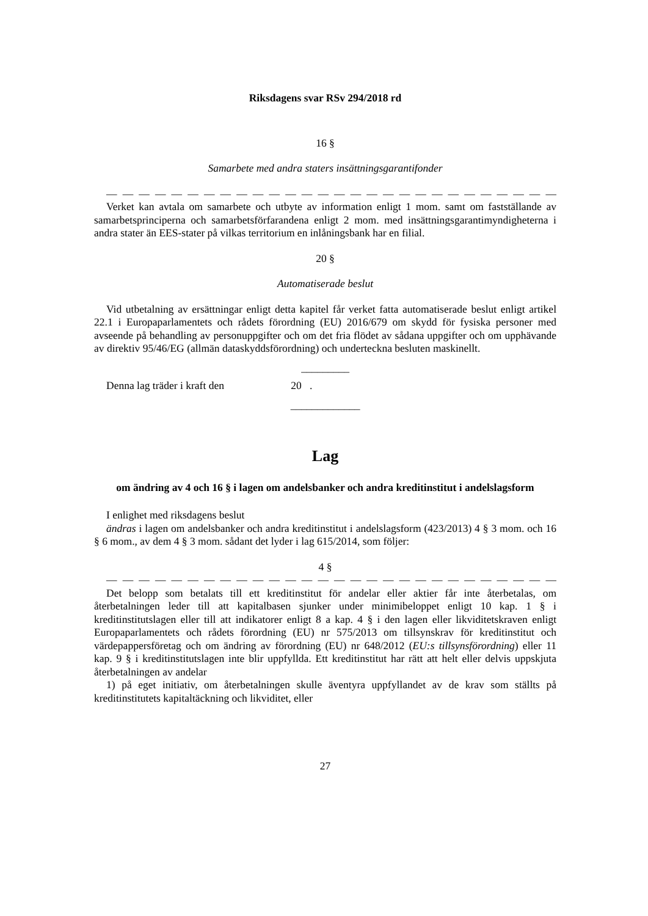Riksdagens svar RSv 294/2018 rd
16 §
Samarbete med andra staters insättningsgarantifonder
— — — — — — — — — — — — — — — — — — — — — — — — — — — —
Verket kan avtala om samarbete och utbyte av information enligt 1 mom. samt om fastställande av samarbetsprinciperna och samarbetsförfarandena enligt 2 mom. med insättningsgarantimyndigheterna i andra stater än EES-stater på vilkas territorium en inlåningsbank har en filial.
20 §
Automatiserade beslut
Vid utbetalning av ersättningar enligt detta kapitel får verket fatta automatiserade beslut enligt artikel 22.1 i Europaparlamentets och rådets förordning (EU) 2016/679 om skydd för fysiska personer med avseende på behandling av personuppgifter och om det fria flödet av sådana uppgifter och om upphävande av direktiv 95/46/EG (allmän dataskyddsförordning) och underteckna besluten maskinellt.
_________
Denna lag träder i kraft den 20 .
_____________
Lag
om ändring av 4 och 16 § i lagen om andelsbanker och andra kreditinstitut i andelslagsform
I enlighet med riksdagens beslut
ändras i lagen om andelsbanker och andra kreditinstitut i andelslagsform (423/2013) 4 § 3 mom. och 16 § 6 mom., av dem 4 § 3 mom. sådant det lyder i lag 615/2014, som följer:
4 §
— — — — — — — — — — — — — — — — — — — — — — — — — — — —
Det belopp som betalats till ett kreditinstitut för andelar eller aktier får inte återbetalas, om återbetalningen leder till att kapitalbasen sjunker under minimibeloppet enligt 10 kap. 1 § i kreditinstitutslagen eller till att indikatorer enligt 8 a kap. 4 § i den lagen eller likviditetskraven enligt Europaparlamentets och rådets förordning (EU) nr 575/2013 om tillsynskrav för kreditinstitut och värdepappersföretag och om ändring av förordning (EU) nr 648/2012 (EU:s tillsynsförordning) eller 11 kap. 9 § i kreditinstitutslagen inte blir uppfyllda. Ett kreditinstitut har rätt att helt eller delvis uppskjuta återbetalningen av andelar
1) på eget initiativ, om återbetalningen skulle äventyra uppfyllandet av de krav som ställts på kreditinstitutets kapitaltäckning och likviditet, eller
27